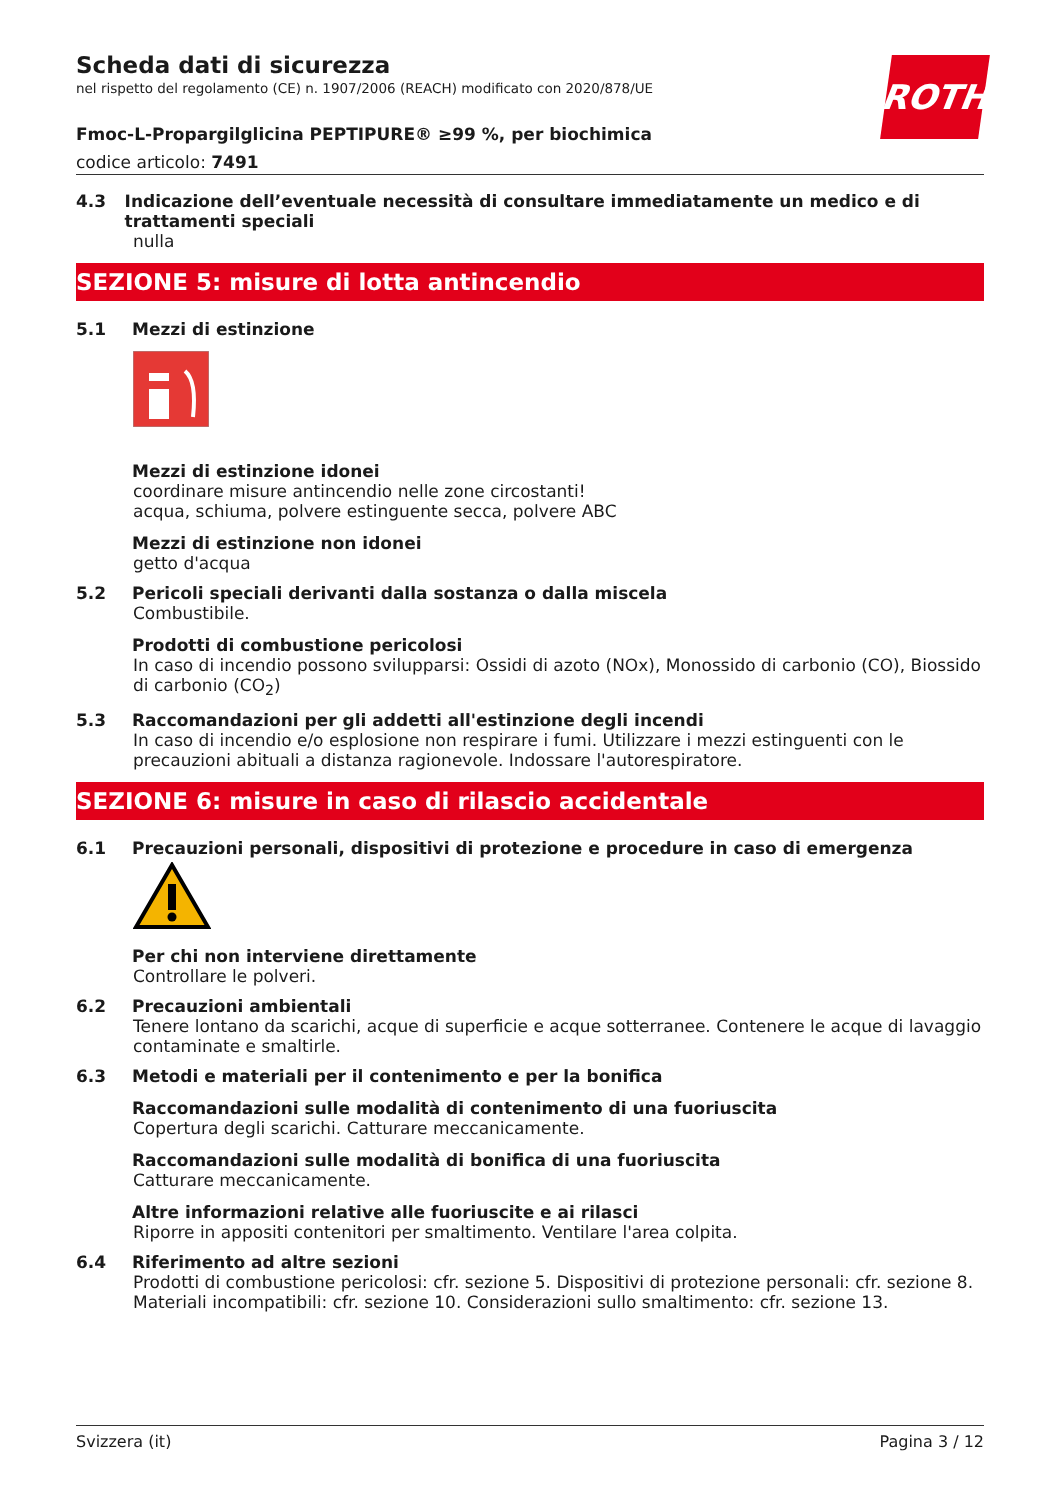ROTH
Scheda dati di sicurezza
nel rispetto del regolamento (CE) n. 1907/2006 (REACH) modificato con 2020/878/UE
Fmoc-L-Propargilglicina PEPTIPURE® ≥99 %, per biochimica
codice articolo: 7491
4.3 Indicazione dell’eventuale necessità di consultare immediatamente un medico e di trattamenti speciali
nulla
SEZIONE 5: misure di lotta antincendio
5.1 Mezzi di estinzione
Mezzi di estinzione idonei
coordinare misure antincendio nelle zone circostanti!
acqua, schiuma, polvere estinguente secca, polvere ABC
Mezzi di estinzione non idonei
getto d'acqua
5.2 Pericoli speciali derivanti dalla sostanza o dalla miscela
Combustibile.
Prodotti di combustione pericolosi
In caso di incendio possono svilupparsi: Ossidi di azoto (NOx), Monossido di carbonio (CO), Biossido di carbonio (CO<sub>2</sub>)
5.3 Raccomandazioni per gli addetti all'estinzione degli incendi
In caso di incendio e/o esplosione non respirare i fumi. Utilizzare i mezzi estinguenti con le precauzioni abituali a distanza ragionevole. Indossare l'autorespiratore.
SEZIONE 6: misure in caso di rilascio accidentale
6.1 Precauzioni personali, dispositivi di protezione e procedure in caso di emergenza
Per chi non interviene direttamente
Controllare le polveri.
6.2 Precauzioni ambientali
Tenere lontano da scarichi, acque di superficie e acque sotterranee. Contenere le acque di lavaggio contaminate e smaltirle.
6.3 Metodi e materiali per il contenimento e per la bonifica
Raccomandazioni sulle modalità di contenimento di una fuoriuscita
Copertura degli scarichi. Catturare meccanicamente.
Raccomandazioni sulle modalità di bonifica di una fuoriuscita
Catturare meccanicamente.
Altre informazioni relative alle fuoriuscite e ai rilasci
Riporre in appositi contenitori per smaltimento. Ventilare l'area colpita.
6.4 Riferimento ad altre sezioni
Prodotti di combustione pericolosi: cfr. sezione 5. Dispositivi di protezione personali: cfr. sezione 8. Materiali incompatibili: cfr. sezione 10. Considerazioni sullo smaltimento: cfr. sezione 13.
Svizzera (it) Pagina 3 / 12